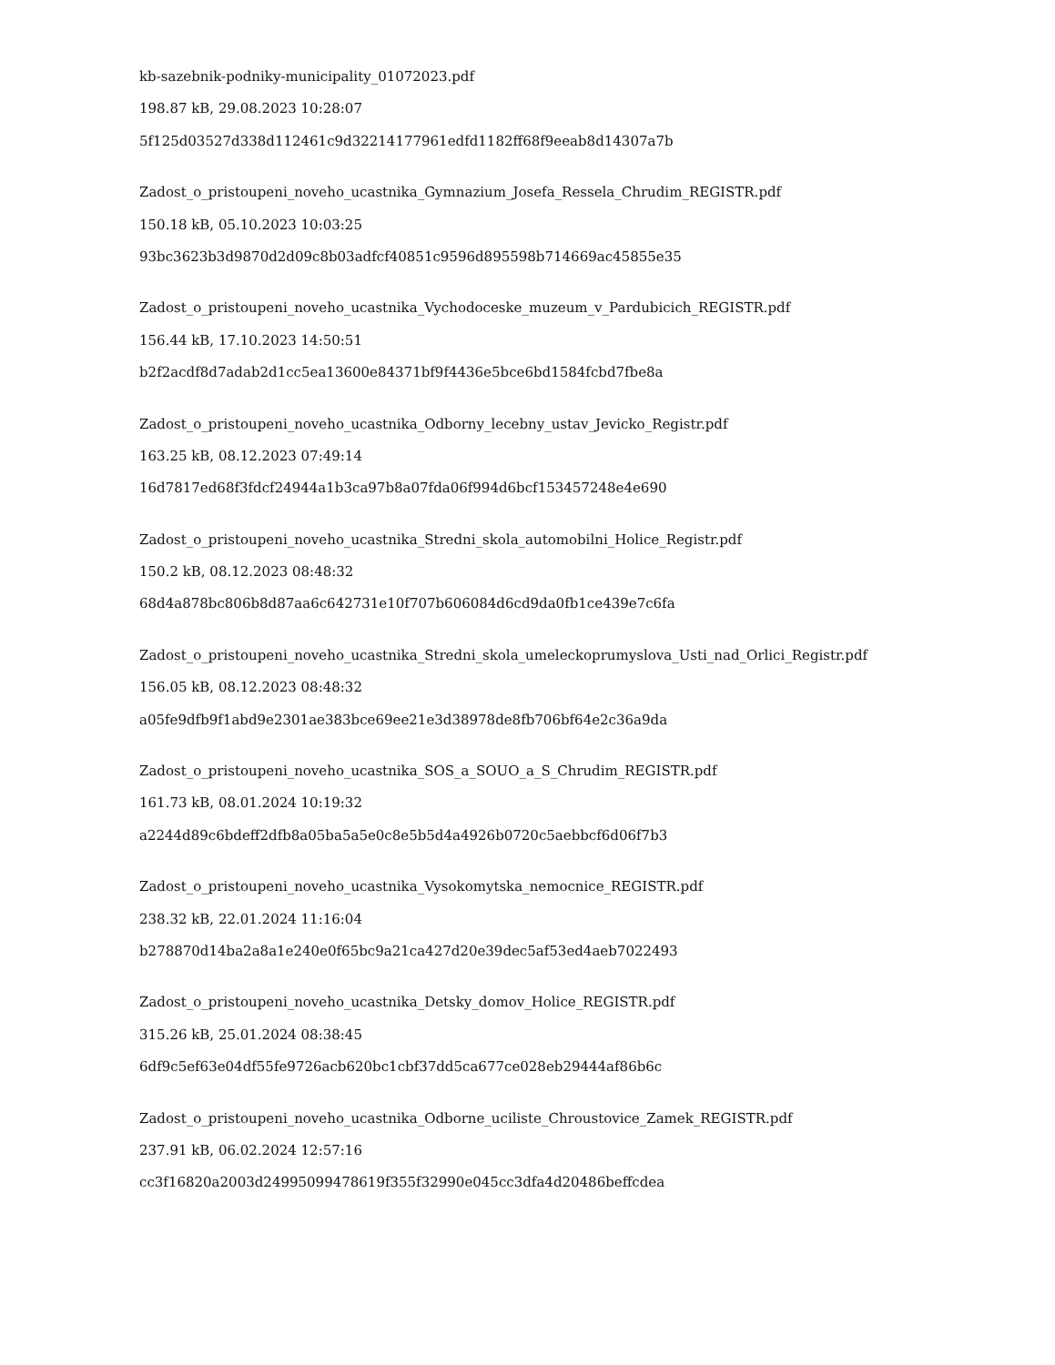kb-sazebnik-podniky-municipality_01072023.pdf
198.87 kB, 29.08.2023 10:28:07
5f125d03527d338d112461c9d32214177961edfd1182ff68f9eeab8d14307a7b
Zadost_o_pristoupeni_noveho_ucastnika_Gymnazium_Josefa_Ressela_Chrudim_REGISTR.pdf
150.18 kB, 05.10.2023 10:03:25
93bc3623b3d9870d2d09c8b03adfcf40851c9596d895598b714669ac45855e35
Zadost_o_pristoupeni_noveho_ucastnika_Vychodoceske_muzeum_v_Pardubicich_REGISTR.pdf
156.44 kB, 17.10.2023 14:50:51
b2f2acdf8d7adab2d1cc5ea13600e84371bf9f4436e5bce6bd1584fcbd7fbe8a
Zadost_o_pristoupeni_noveho_ucastnika_Odborny_lecebny_ustav_Jevicko_Registr.pdf
163.25 kB, 08.12.2023 07:49:14
16d7817ed68f3fdcf24944a1b3ca97b8a07fda06f994d6bcf153457248e4e690
Zadost_o_pristoupeni_noveho_ucastnika_Stredni_skola_automobilni_Holice_Registr.pdf
150.2 kB, 08.12.2023 08:48:32
68d4a878bc806b8d87aa6c642731e10f707b606084d6cd9da0fb1ce439e7c6fa
Zadost_o_pristoupeni_noveho_ucastnika_Stredni_skola_umeleckoprumyslova_Usti_nad_Orlici_Registr.pdf
156.05 kB, 08.12.2023 08:48:32
a05fe9dfb9f1abd9e2301ae383bce69ee21e3d38978de8fb706bf64e2c36a9da
Zadost_o_pristoupeni_noveho_ucastnika_SOS_a_SOUO_a_S_Chrudim_REGISTR.pdf
161.73 kB, 08.01.2024 10:19:32
a2244d89c6bdeff2dfb8a05ba5a5e0c8e5b5d4a4926b0720c5aebbcf6d06f7b3
Zadost_o_pristoupeni_noveho_ucastnika_Vysokomytska_nemocnice_REGISTR.pdf
238.32 kB, 22.01.2024 11:16:04
b278870d14ba2a8a1e240e0f65bc9a21ca427d20e39dec5af53ed4aeb7022493
Zadost_o_pristoupeni_noveho_ucastnika_Detsky_domov_Holice_REGISTR.pdf
315.26 kB, 25.01.2024 08:38:45
6df9c5ef63e04df55fe9726acb620bc1cbf37dd5ca677ce028eb29444af86b6c
Zadost_o_pristoupeni_noveho_ucastnika_Odborne_uciliste_Chroustovice_Zamek_REGISTR.pdf
237.91 kB, 06.02.2024 12:57:16
cc3f16820a2003d24995099478619f355f32990e045cc3dfa4d20486beffcdea